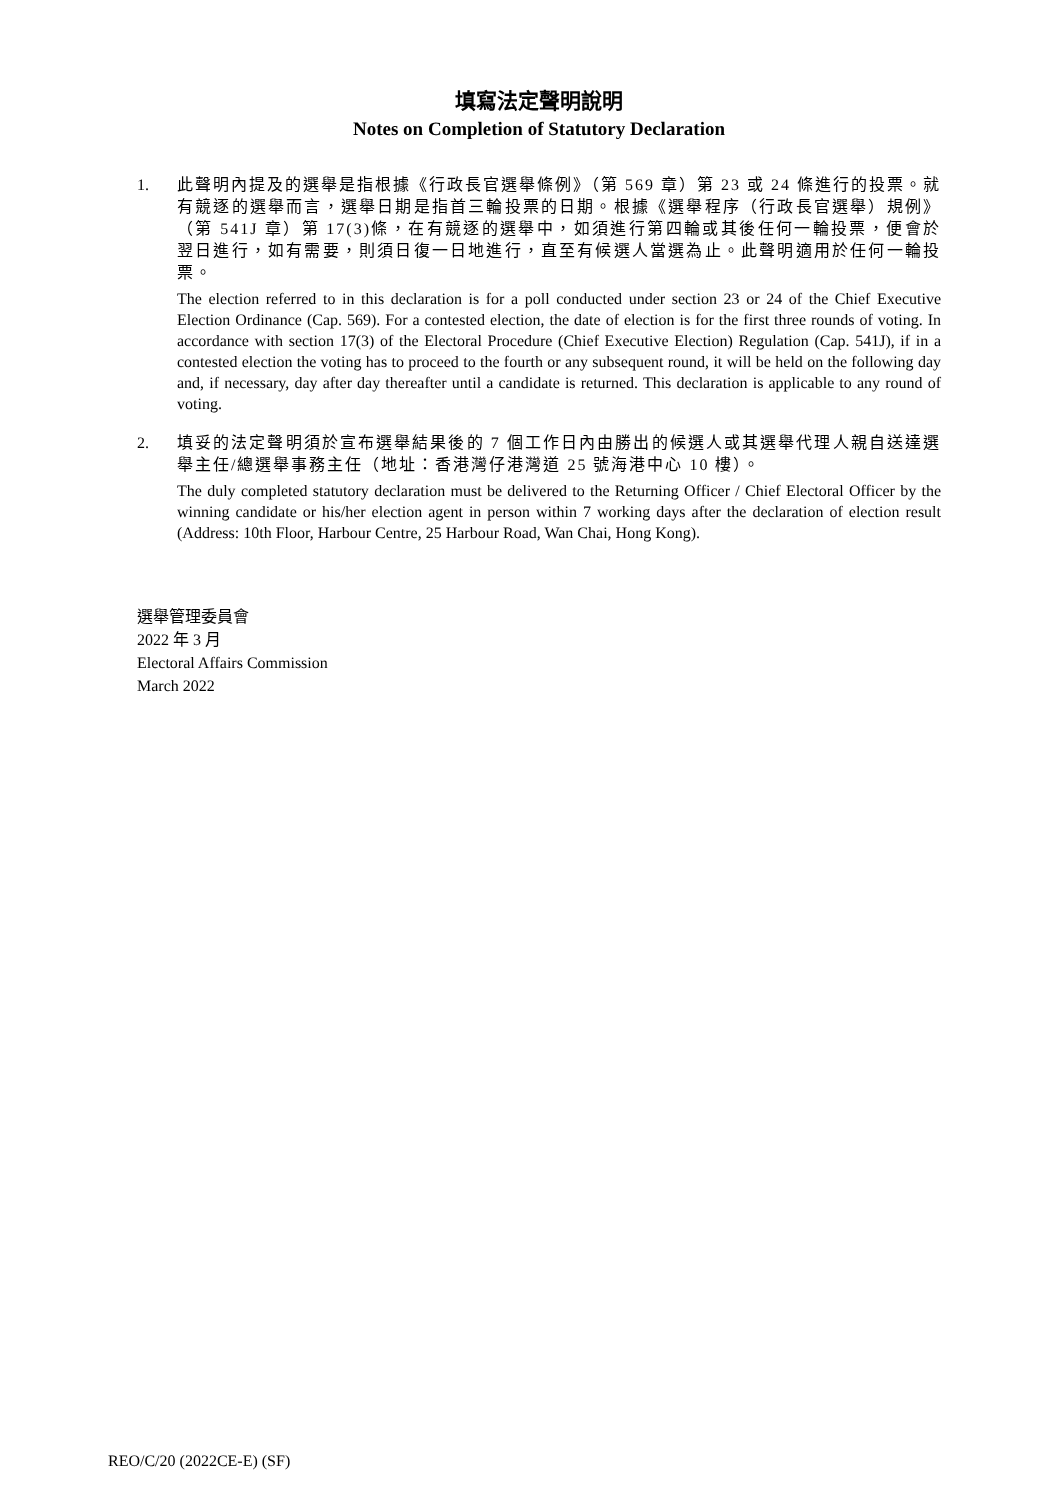填寫法定聲明說明
Notes on Completion of Statutory Declaration
1. 此聲明內提及的選舉是指根據《行政長官選舉條例》（第 569 章）第 23 或 24 條進行的投票。就有競逐的選舉而言，選舉日期是指首三輪投票的日期。根據《選舉程序（行政長官選舉）規例》（第 541J 章）第 17(3)條，在有競逐的選舉中，如須進行第四輪或其後任何一輪投票，便會於翌日進行，如有需要，則須日復一日地進行，直至有候選人當選為止。此聲明適用於任何一輪投票。
The election referred to in this declaration is for a poll conducted under section 23 or 24 of the Chief Executive Election Ordinance (Cap. 569). For a contested election, the date of election is for the first three rounds of voting. In accordance with section 17(3) of the Electoral Procedure (Chief Executive Election) Regulation (Cap. 541J), if in a contested election the voting has to proceed to the fourth or any subsequent round, it will be held on the following day and, if necessary, day after day thereafter until a candidate is returned. This declaration is applicable to any round of voting.
2. 填妥的法定聲明須於宣布選舉結果後的 7 個工作日內由勝出的候選人或其選舉代理人親自送達選舉主任/總選舉事務主任（地址：香港灣仔港灣道 25 號海港中心 10 樓）。
The duly completed statutory declaration must be delivered to the Returning Officer / Chief Electoral Officer by the winning candidate or his/her election agent in person within 7 working days after the declaration of election result (Address: 10th Floor, Harbour Centre, 25 Harbour Road, Wan Chai, Hong Kong).
選舉管理委員會
2022 年 3 月
Electoral Affairs Commission
March 2022
REO/C/20 (2022CE-E) (SF)